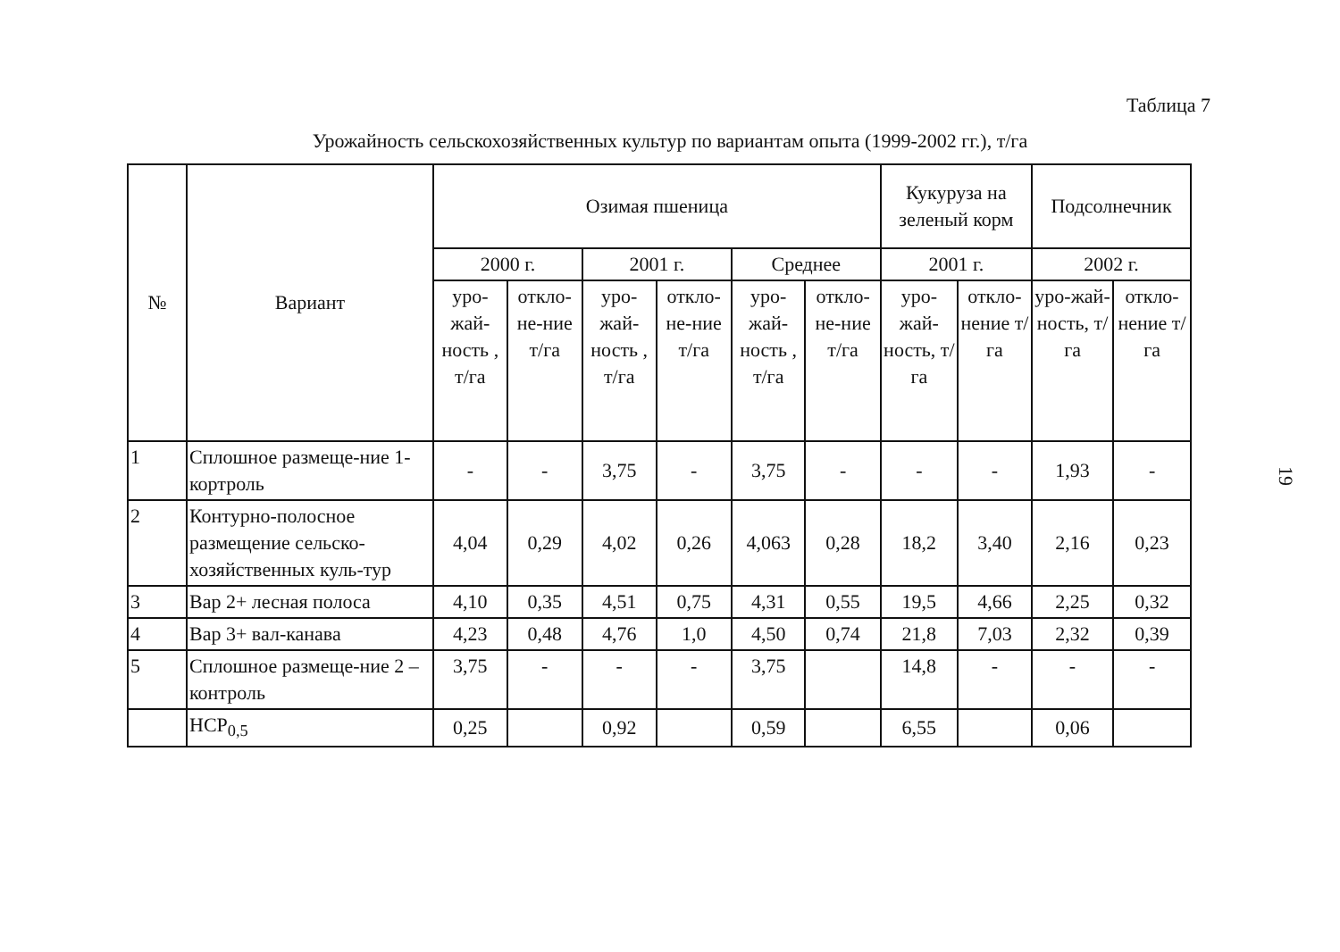Таблица 7
Урожайность сельскохозяйственных культур по вариантам опыта (1999-2002 гг.), т/га
| № | Вариант | Озимая пшеница | | | | | | Кукуруза на зеленый корм | | Подсолнечник | |
| --- | --- | --- | --- | --- | --- | --- | --- | --- | --- | --- | --- |
| | | 2000 г. | | 2001 г. | | Среднее | | 2001 г. | | 2002 г. | |
| | | уро-жай-ность , т/га | откло-не-ние т/га | уро-жай-ность , т/га | откло-не-ние т/га | уро-жай-ность , т/га | откло-не-ние т/га | уро-жай-ность, т/га | откло-нение т/га | уро-жай-ность, т/га | откло-нение т/га |
| 1 | Сплошное размеще-ние 1-кортроль | - | - | 3,75 | - | 3,75 | - | - | - | 1,93 | - |
| 2 | Контурно-полосное размещение сельско-хозяйственных куль-тур | 4,04 | 0,29 | 4,02 | 0,26 | 4,063 | 0,28 | 18,2 | 3,40 | 2,16 | 0,23 |
| 3 | Вар 2+ лесная полоса | 4,10 | 0,35 | 4,51 | 0,75 | 4,31 | 0,55 | 19,5 | 4,66 | 2,25 | 0,32 |
| 4 | Вар 3+ вал-канава | 4,23 | 0,48 | 4,76 | 1,0 | 4,50 | 0,74 | 21,8 | 7,03 | 2,32 | 0,39 |
| 5 | Сплошное размеще-ние 2 – контроль | 3,75 | - | - | - | 3,75 | | 14,8 | - | - | - |
| | НСР<sub>0,5</sub> | 0,25 | | 0,92 | | 0,59 | | 6,55 | | 0,06 | |
19